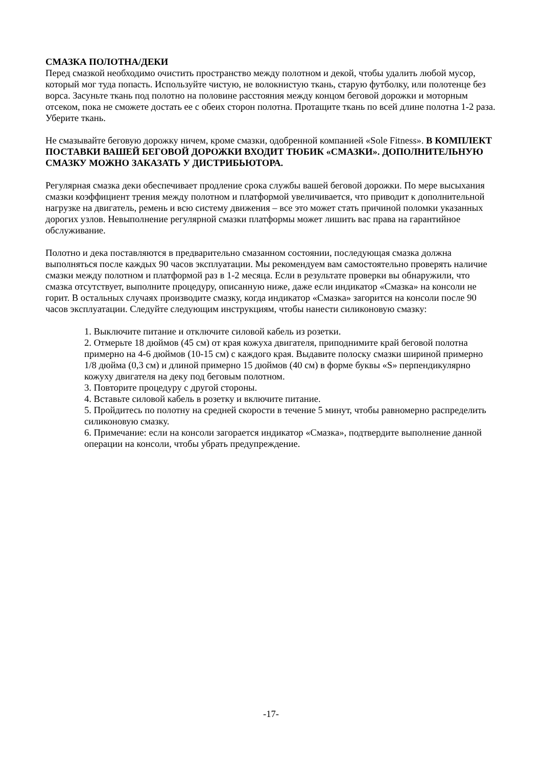СМАЗКА ПОЛОТНА/ДЕКИ
Перед смазкой необходимо очистить пространство между полотном и декой, чтобы удалить любой мусор, который мог туда попасть. Используйте чистую, не волокнистую ткань, старую футболку, или полотенце без ворса. Засуньте ткань под полотно на половине расстояния между концом беговой дорожки и моторным отсеком, пока не сможете достать ее с обеих сторон полотна. Протащите ткань по всей длине полотна 1-2 раза. Уберите ткань.
Не смазывайте беговую дорожку ничем, кроме смазки, одобренной компанией «Sole Fitness». В КОМПЛЕКТ ПОСТАВКИ ВАШЕЙ БЕГОВОЙ ДОРОЖКИ ВХОДИТ ТЮБИК «СМАЗКИ». ДОПОЛНИТЕЛЬНУЮ СМАЗКУ МОЖНО ЗАКАЗАТЬ У ДИСТРИБЬЮТОРА.
Регулярная смазка деки обеспечивает продление срока службы вашей беговой дорожки. По мере высыхания смазки коэффициент трения между полотном и платформой увеличивается, что приводит к дополнительной нагрузке на двигатель, ремень и всю систему движения – все это может стать причиной поломки указанных дорогих узлов. Невыполнение регулярной смазки платформы может лишить вас права на гарантийное обслуживание.
Полотно и дека поставляются в предварительно смазанном состоянии, последующая смазка должна выполняться после каждых 90 часов эксплуатации. Мы рекомендуем вам самостоятельно проверять наличие смазки между полотном и платформой раз в 1-2 месяца. Если в результате проверки вы обнаружили, что смазка отсутствует, выполните процедуру, описанную ниже, даже если индикатор «Смазка» на консоли не горит. В остальных случаях производите смазку, когда индикатор «Смазка» загорится на консоли после 90 часов эксплуатации. Следуйте следующим инструкциям, чтобы нанести силиконовую смазку:
1. Выключите питание и отключите силовой кабель из розетки.
2. Отмерьте 18 дюймов (45 см) от края кожуха двигателя, приподнимите край беговой полотна примерно на 4-6 дюймов (10-15 см) с каждого края. Выдавите полоску смазки шириной примерно 1/8 дюйма (0,3 см) и длиной примерно 15 дюймов (40 см) в форме буквы «S» перпендикулярно кожуху двигателя на деку под беговым полотном.
3. Повторите процедуру с другой стороны.
4. Вставьте силовой кабель в розетку и включите питание.
5. Пройдитесь по полотну на средней скорости в течение 5 минут, чтобы равномерно распределить силиконовую смазку.
6. Примечание: если на консоли загорается индикатор «Смазка», подтвердите выполнение данной операции на консоли, чтобы убрать предупреждение.
-17-